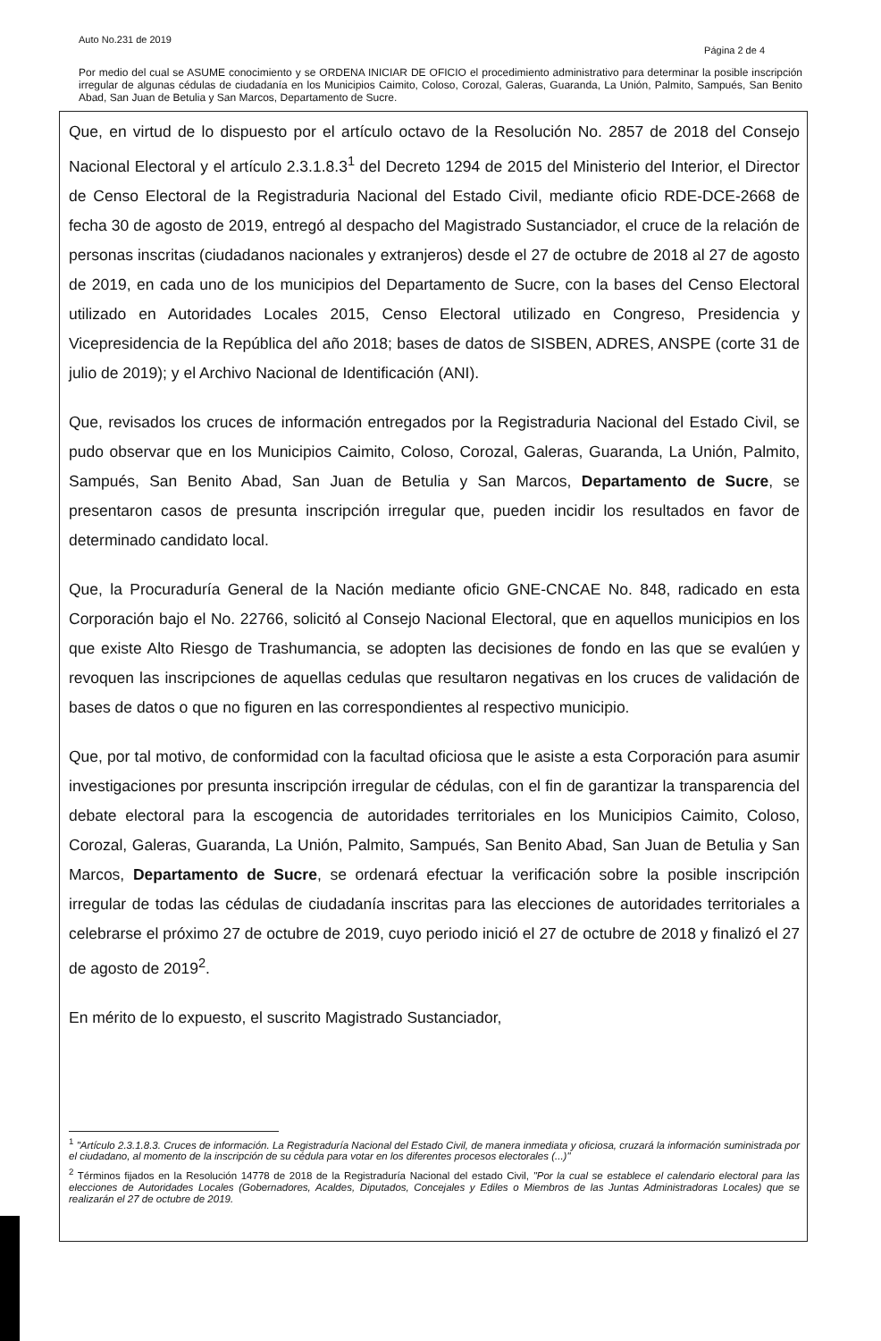Auto No.231 de 2019
Página 2 de 4
Por medio del cual se ASUME conocimiento y se ORDENA INICIAR DE OFICIO el procedimiento administrativo para determinar la posible inscripción irregular de algunas cédulas de ciudadanía en los Municipios Caimito, Coloso, Corozal, Galeras, Guaranda, La Unión, Palmito, Sampués, San Benito Abad, San Juan de Betulia y San Marcos, Departamento de Sucre.
Que, en virtud de lo dispuesto por el artículo octavo de la Resolución No. 2857 de 2018 del Consejo Nacional Electoral y el artículo 2.3.1.8.3<sup>1</sup> del Decreto 1294 de 2015 del Ministerio del Interior, el Director de Censo Electoral de la Registraduria Nacional del Estado Civil, mediante oficio RDE-DCE-2668 de fecha 30 de agosto de 2019, entregó al despacho del Magistrado Sustanciador, el cruce de la relación de personas inscritas (ciudadanos nacionales y extranjeros) desde el 27 de octubre de 2018 al 27 de agosto de 2019, en cada uno de los municipios del Departamento de Sucre, con la bases del Censo Electoral utilizado en Autoridades Locales 2015, Censo Electoral utilizado en Congreso, Presidencia y Vicepresidencia de la República del año 2018; bases de datos de SISBEN, ADRES, ANSPE (corte 31 de julio de 2019); y el Archivo Nacional de Identificación (ANI).
Que, revisados los cruces de información entregados por la Registraduria Nacional del Estado Civil, se pudo observar que en los Municipios Caimito, Coloso, Corozal, Galeras, Guaranda, La Unión, Palmito, Sampués, San Benito Abad, San Juan de Betulia y San Marcos, Departamento de Sucre, se presentaron casos de presunta inscripción irregular que, pueden incidir los resultados en favor de determinado candidato local.
Que, la Procuraduría General de la Nación mediante oficio GNE-CNCAE No. 848, radicado en esta Corporación bajo el No. 22766, solicitó al Consejo Nacional Electoral, que en aquellos municipios en los que existe Alto Riesgo de Trashumancia, se adopten las decisiones de fondo en las que se evalúen y revoquen las inscripciones de aquellas cedulas que resultaron negativas en los cruces de validación de bases de datos o que no figuren en las correspondientes al respectivo municipio.
Que, por tal motivo, de conformidad con la facultad oficiosa que le asiste a esta Corporación para asumir investigaciones por presunta inscripción irregular de cédulas, con el fin de garantizar la transparencia del debate electoral para la escogencia de autoridades territoriales en los Municipios Caimito, Coloso, Corozal, Galeras, Guaranda, La Unión, Palmito, Sampués, San Benito Abad, San Juan de Betulia y San Marcos, Departamento de Sucre, se ordenará efectuar la verificación sobre la posible inscripción irregular de todas las cédulas de ciudadanía inscritas para las elecciones de autoridades territoriales a celebrarse el próximo 27 de octubre de 2019, cuyo periodo inició el 27 de octubre de 2018 y finalizó el 27 de agosto de 2019<sup>2</sup>.
En mérito de lo expuesto, el suscrito Magistrado Sustanciador,
<sup>1</sup> "Artículo 2.3.1.8.3. Cruces de información. La Registraduría Nacional del Estado Civil, de manera inmediata y oficiosa, cruzará la información suministrada por el ciudadano, al momento de la inscripción de su cédula para votar en los diferentes procesos electorales (...)"
<sup>2</sup> Términos fijados en la Resolución 14778 de 2018 de la Registraduría Nacional del estado Civil, "Por la cual se establece el calendario electoral para las elecciones de Autoridades Locales (Gobernadores, Acaldes, Diputados, Concejales y Ediles o Miembros de las Juntas Administradoras Locales) que se realizarán el 27 de octubre de 2019.